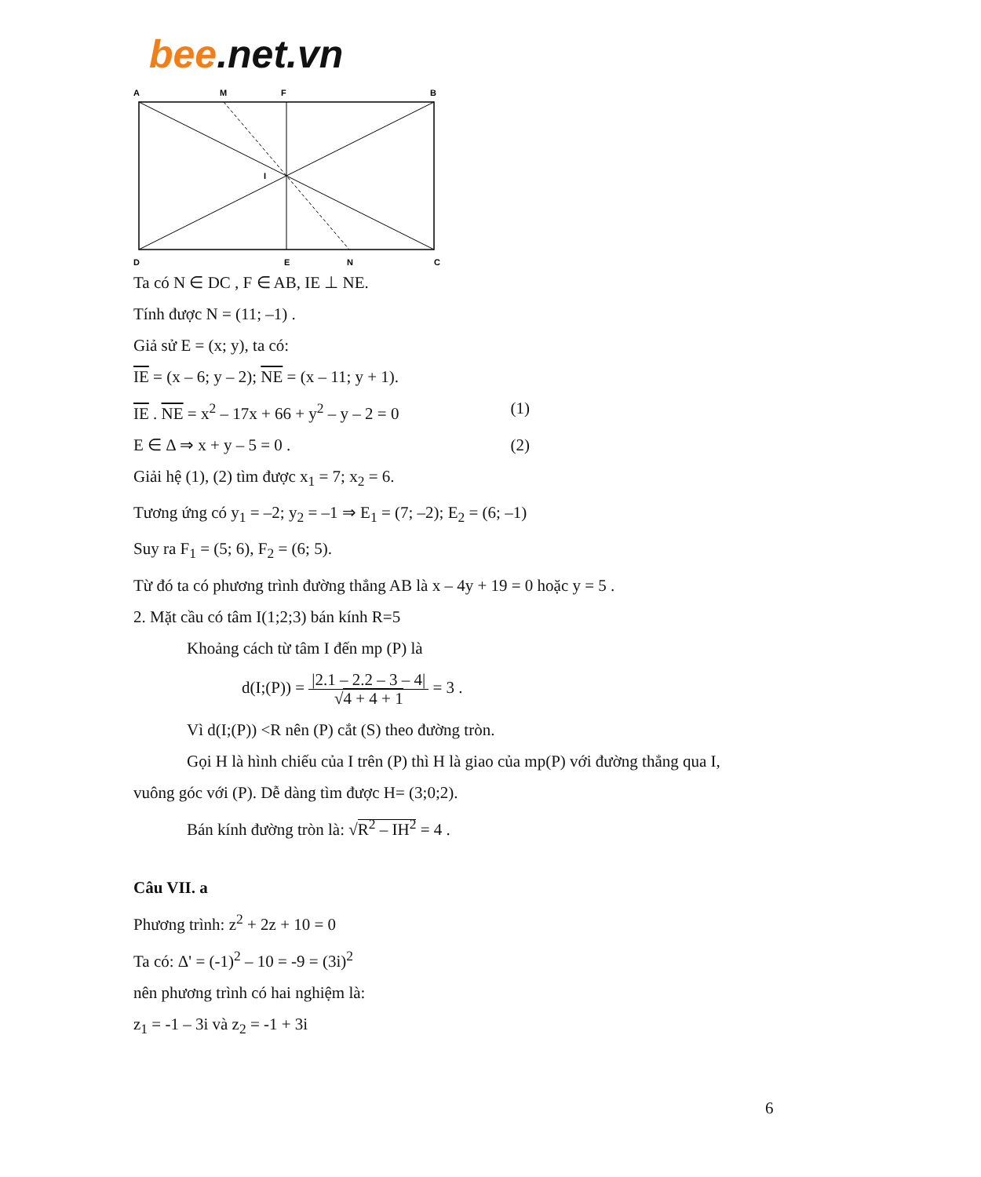bee.net.vn
A
M
F
B
I
D
E
N
C
Ta có N ∈ DC , F ∈ AB, IE ⊥ NE.
Tính được N = (11; –1) .
Giả sử E = (x; y), ta có:
IE = (x – 6; y – 2); NE = (x – 11; y + 1).
IE . NE = x<sup>2</sup> – 17x + 66 + y<sup>2</sup> – y – 2 = 0 (1)
E ∈ Δ ⇒ x + y – 5 = 0 . (2)
Giải hệ (1), (2) tìm được x<sub>1</sub> = 7; x<sub>2</sub> = 6.
Tương ứng có y<sub>1</sub> = –2; y<sub>2</sub> = –1 ⇒ E<sub>1</sub> = (7; –2); E<sub>2</sub> = (6; –1)
Suy ra F<sub>1</sub> = (5; 6), F<sub>2</sub> = (6; 5).
Từ đó ta có phương trình đường thẳng AB là x – 4y + 19 = 0 hoặc y = 5 .
2. Mặt cầu có tâm I(1;2;3) bán kính R=5
Khoảng cách từ tâm I đến mp (P) là
d(I;(P)) = |2.1 – 2.2 – 3 – 4|
√4 + 4 + 1 = 3 .
Vì d(I;(P)) <R nên (P) cắt (S) theo đường tròn.
Gọi H là hình chiếu của I trên (P) thì H là giao của mp(P) với đường thẳng qua I,
vuông góc với (P). Dễ dàng tìm được H= (3;0;2).
Bán kính đường tròn là: √R<sup>2</sup> – IH<sup>2</sup> = 4 .
Câu VII. a
Phương trình: z<sup>2</sup> + 2z + 10 = 0
Ta có: Δ' = (-1)<sup>2</sup> – 10 = -9 = (3i)<sup>2</sup>
nên phương trình có hai nghiệm là:
z<sub>1</sub> = -1 – 3i và z<sub>2</sub> = -1 + 3i
6